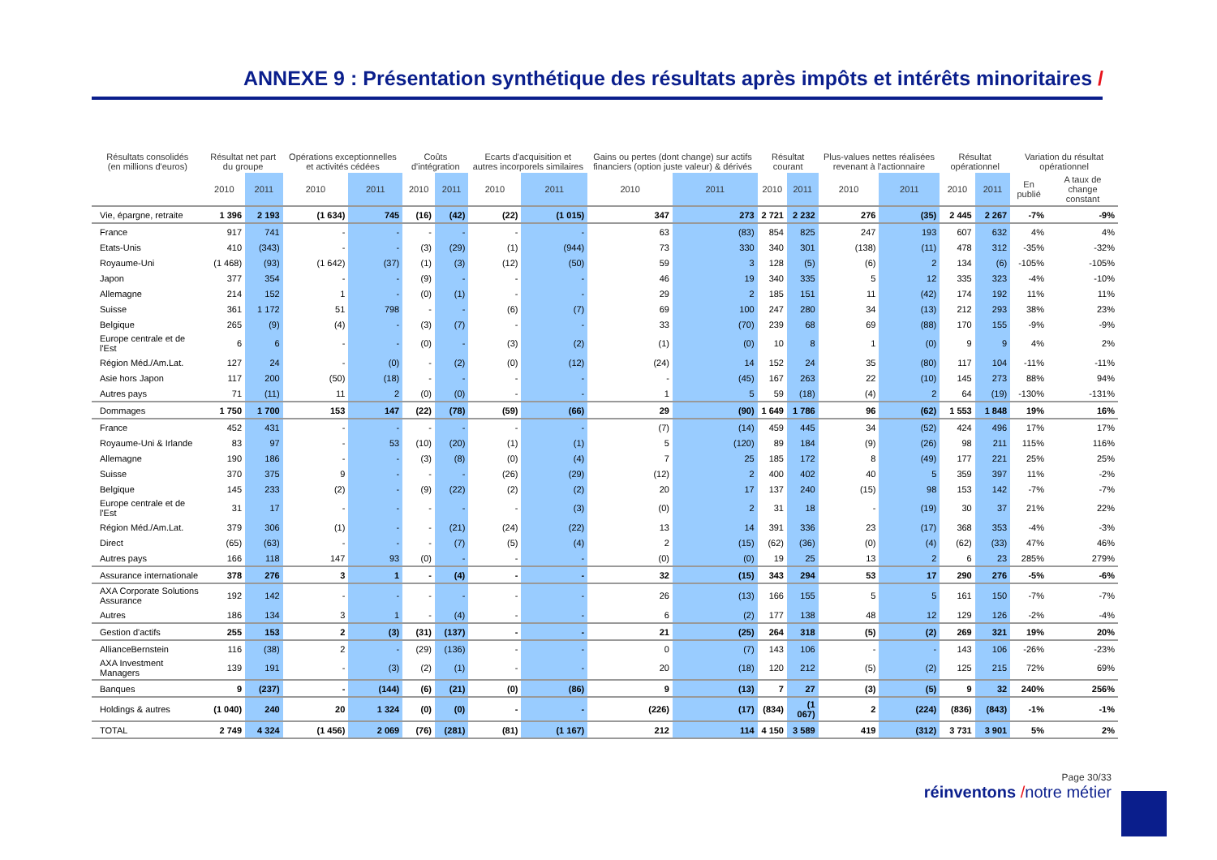ANNEXE 9 : Présentation synthétique des résultats après impôts et intérêts minoritaires /
| Résultats consolidés (en millions d'euros) | Résultat net part du groupe | | Opérations exceptionnelles et activités cédées | | Coûts d'intégration | | Ecarts d'acquisition et autres incorporels similaires | | Gains ou pertes (dont change) sur actifs financiers (option juste valeur) & dérivés | | Résultat courant | | Plus-values nettes réalisées revenant à l'actionnaire | | Résultat opérationnel | | Variation du résultat opérationnel | |
| --- | --- | --- | --- | --- | --- | --- | --- | --- | --- | --- | --- | --- | --- | --- | --- | --- | --- | --- |
| | 2010 | 2011 | 2010 | 2011 | 2010 | 2011 | 2010 | 2011 | 2010 | 2011 | 2010 | 2011 | 2010 | 2011 | 2010 | 2011 | En publié | A taux de change constant |
| Vie, épargne, retraite | 1 396 | 2 193 | (1 634) | 745 | (16) | (42) | (22) | (1 015) | 347 | 273 | 2 721 | 2 232 | 276 | (35) | 2 445 | 2 267 | -7% | -9% |
| France | 917 | 741 | - | - | - | - | - | - | 63 | (83) | 854 | 825 | 247 | 193 | 607 | 632 | 4% | 4% |
| Etats-Unis | 410 | (343) | - | - | (3) | (29) | (1) | (944) | 73 | 330 | 340 | 301 | (138) | (11) | 478 | 312 | -35% | -32% |
| Royaume-Uni | (1 468) | (93) | (1 642) | (37) | (1) | (3) | (12) | (50) | 59 | 3 | 128 | (5) | (6) | 2 | 134 | (6) | -105% | -105% |
| Japon | 377 | 354 | - | - | (9) | - | - | - | 46 | 19 | 340 | 335 | 5 | 12 | 335 | 323 | -4% | -10% |
| Allemagne | 214 | 152 | 1 | - | (0) | (1) | - | - | 29 | 2 | 185 | 151 | 11 | (42) | 174 | 192 | 11% | 11% |
| Suisse | 361 | 1 172 | 51 | 798 | - | - | (6) | (7) | 69 | 100 | 247 | 280 | 34 | (13) | 212 | 293 | 38% | 23% |
| Belgique | 265 | (9) | (4) | - | (3) | (7) | - | - | 33 | (70) | 239 | 68 | 69 | (88) | 170 | 155 | -9% | -9% |
| Europe centrale et de l'Est | 6 | 6 | - | - | (0) | - | (3) | (2) | (1) | (0) | 10 | 8 | 1 | (0) | 9 | 9 | 4% | 2% |
| Région Méd./Am.Lat. | 127 | 24 | - | (0) | - | (2) | (0) | (12) | (24) | 14 | 152 | 24 | 35 | (80) | 117 | 104 | -11% | -11% |
| Asie hors Japon | 117 | 200 | (50) | (18) | - | - | - | - | - | (45) | 167 | 263 | 22 | (10) | 145 | 273 | 88% | 94% |
| Autres pays | 71 | (11) | 11 | 2 | (0) | (0) | - | - | 1 | 5 | 59 | (18) | (4) | 2 | 64 | (19) | -130% | -131% |
| Dommages | 1 750 | 1 700 | 153 | 147 | (22) | (78) | (59) | (66) | 29 | (90) | 1 649 | 1 786 | 96 | (62) | 1 553 | 1 848 | 19% | 16% |
| France | 452 | 431 | - | - | - | - | - | - | (7) | (14) | 459 | 445 | 34 | (52) | 424 | 496 | 17% | 17% |
| Royaume-Uni & Irlande | 83 | 97 | - | 53 | (10) | (20) | (1) | (1) | 5 | (120) | 89 | 184 | (9) | (26) | 98 | 211 | 115% | 116% |
| Allemagne | 190 | 186 | - | - | (3) | (8) | (0) | (4) | 7 | 25 | 185 | 172 | 8 | (49) | 177 | 221 | 25% | 25% |
| Suisse | 370 | 375 | 9 | - | - | - | (26) | (29) | (12) | 2 | 400 | 402 | 40 | 5 | 359 | 397 | 11% | -2% |
| Belgique | 145 | 233 | (2) | - | (9) | (22) | (2) | (2) | 20 | 17 | 137 | 240 | (15) | 98 | 153 | 142 | -7% | -7% |
| Europe centrale et de l'Est | 31 | 17 | - | - | - | - | - | (3) | (0) | 2 | 31 | 18 | - | (19) | 30 | 37 | 21% | 22% |
| Région Méd./Am.Lat. | 379 | 306 | (1) | - | - | (21) | (24) | (22) | 13 | 14 | 391 | 336 | 23 | (17) | 368 | 353 | -4% | -3% |
| Direct | (65) | (63) | - | - | - | (7) | (5) | (4) | 2 | (15) | (62) | (36) | (0) | (4) | (62) | (33) | 47% | 46% |
| Autres pays | 166 | 118 | 147 | 93 | (0) | - | - | - | (0) | (0) | 19 | 25 | 13 | 2 | 6 | 23 | 285% | 279% |
| Assurance internationale | 378 | 276 | 3 | 1 | - | (4) | - | - | 32 | (15) | 343 | 294 | 53 | 17 | 290 | 276 | -5% | -6% |
| AXA Corporate Solutions Assurance | 192 | 142 | - | - | - | - | - | - | 26 | (13) | 166 | 155 | 5 | 5 | 161 | 150 | -7% | -7% |
| Autres | 186 | 134 | 3 | 1 | - | (4) | - | - | 6 | (2) | 177 | 138 | 48 | 12 | 129 | 126 | -2% | -4% |
| Gestion d'actifs | 255 | 153 | 2 | (3) | (31) | (137) | - | - | 21 | (25) | 264 | 318 | (5) | (2) | 269 | 321 | 19% | 20% |
| AllianceBernstein | 116 | (38) | 2 | - | (29) | (136) | - | - | 0 | (7) | 143 | 106 | - | - | 143 | 106 | -26% | -23% |
| AXA Investment Managers | 139 | 191 | - | (3) | (2) | (1) | - | - | 20 | (18) | 120 | 212 | (5) | (2) | 125 | 215 | 72% | 69% |
| Banques | 9 | (237) | - | (144) | (6) | (21) | (0) | (86) | 9 | (13) | 7 | 27 | (3) | (5) | 9 | 32 | 240% | 256% |
| Holdings & autres | (1 040) | 240 | 20 | 1 324 | (0) | (0) | - | - | (226) | (17) | (834) | (1 067) | 2 | (224) | (836) | (843) | -1% | -1% |
| TOTAL | 2 749 | 4 324 | (1 456) | 2 069 | (76) | (281) | (81) | (1 167) | 212 | 114 | 4 150 | 3 589 | 419 | (312) | 3 731 | 3 901 | 5% | 2% |
Page 30/33
réinventons /notre métier